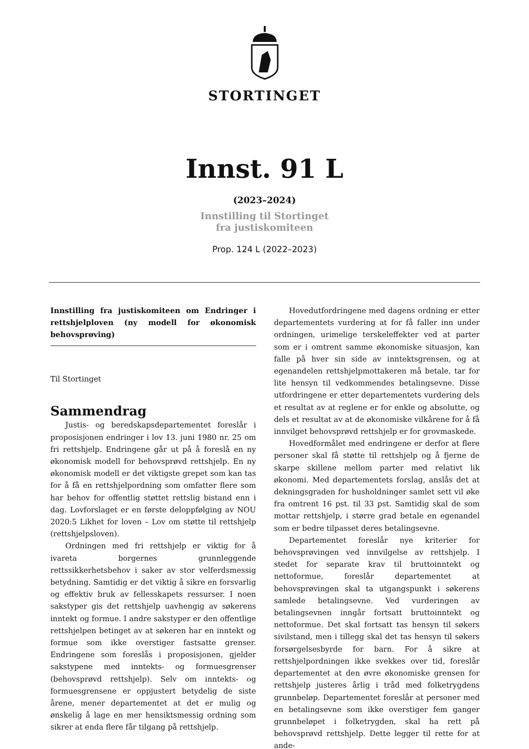STORTINGET
Innst. 91 L
(2023–2024)
Innstilling til Stortinget
fra justiskomiteen
Prop. 124 L (2022–2023)
Innstilling fra justiskomiteen om Endringer i rettshjelploven (ny modell for økonomisk behovsprøving)
Til Stortinget
Sammendrag
Justis- og beredskapsdepartementet foreslår i proposisjonen endringer i lov 13. juni 1980 nr. 25 om fri rettshjelp. Endringene går ut på å foreslå en ny økonomisk modell for behovsprøvd rettshjelp. En ny økonomisk modell er det viktigste grepet som kan tas for å få en rettshjelpordning som omfatter flere som har behov for offentlig støttet rettslig bistand enn i dag. Lovforslaget er en første deloppfølging av NOU 2020:5 Likhet for loven – Lov om støtte til rettshjelp (rettshjelpsloven).
Ordningen med fri rettshjelp er viktig for å ivareta borgernes grunnleggende rettssikkerhetsbehov i saker av stor velferdsmessig betydning. Samtidig er det viktig å sikre en forsvarlig og effektiv bruk av fellesskapets ressurser. I noen sakstyper gis det rettshjelp uavhengig av søkerens inntekt og formue. I andre sakstyper er den offentlige rettshjelpen betinget av at søkeren har en inntekt og formue som ikke overstiger fastsatte grenser. Endringene som foreslås i proposisjonen, gjelder sakstypene med inntekts- og formuesgrenser (behovsprøvd rettshjelp). Selv om inntekts- og formuesgrensene er oppjustert betydelig de siste årene, mener departementet at det er mulig og ønskelig å lage en mer hensiktsmessig ordning som sikrer at enda flere får tilgang på rettshjelp.
Hovedutfordringene med dagens ordning er etter departementets vurdering at for få faller inn under ordningen, urimelige terskeleffekter ved at parter som er i omtrent samme økonomiske situasjon, kan falle på hver sin side av inntektsgrensen, og at egenandelen rettshjelpmottakeren må betale, tar for lite hensyn til vedkommendes betalingsevne. Disse utfordringene er etter departementets vurdering dels et resultat av at reglene er for enkle og absolutte, og dels et resultat av at de økonomiske vilkårene for å få innvilget behovsprøvd rettshjelp er for grovmaskede.
Hovedformålet med endringene er derfor at flere personer skal få støtte til rettshjelp og å fjerne de skarpe skillene mellom parter med relativt lik økonomi. Med departementets forslag, anslås det at dekningsgraden for husholdninger samlet sett vil øke fra omtrent 16 pst. til 33 pst. Samtidig skal de som mottar rettshjelp, i større grad betale en egenandel som er bedre tilpasset deres betalingsevne.
Departementet foreslår nye kriterier for behovsprøvingen ved innvilgelse av rettshjelp. I stedet for separate krav til bruttoinntekt og nettoformue, foreslår departementet at behovsprøvingen skal ta utgangspunkt i søkerens samlede betalingsevne. Ved vurderingen av betalingsevnen inngår fortsatt bruttoinntekt og nettoformue. Det skal fortsatt tas hensyn til søkers sivilstand, men i tillegg skal det tas hensyn til søkers forsørgelsesbyrde for barn. For å sikre at rettshjelpordningen ikke svekkes over tid, foreslår departementet at den øvre økonomiske grensen for rettshjelp justeres årlig i tråd med folketrygdens grunnbeløp. Departementet foreslår at personer med en betalingsevne som ikke overstiger fem ganger grunnbeløpet i folketrygden, skal ha rett på behovsprøvd rettshjelp. Dette legger til rette for at ande-